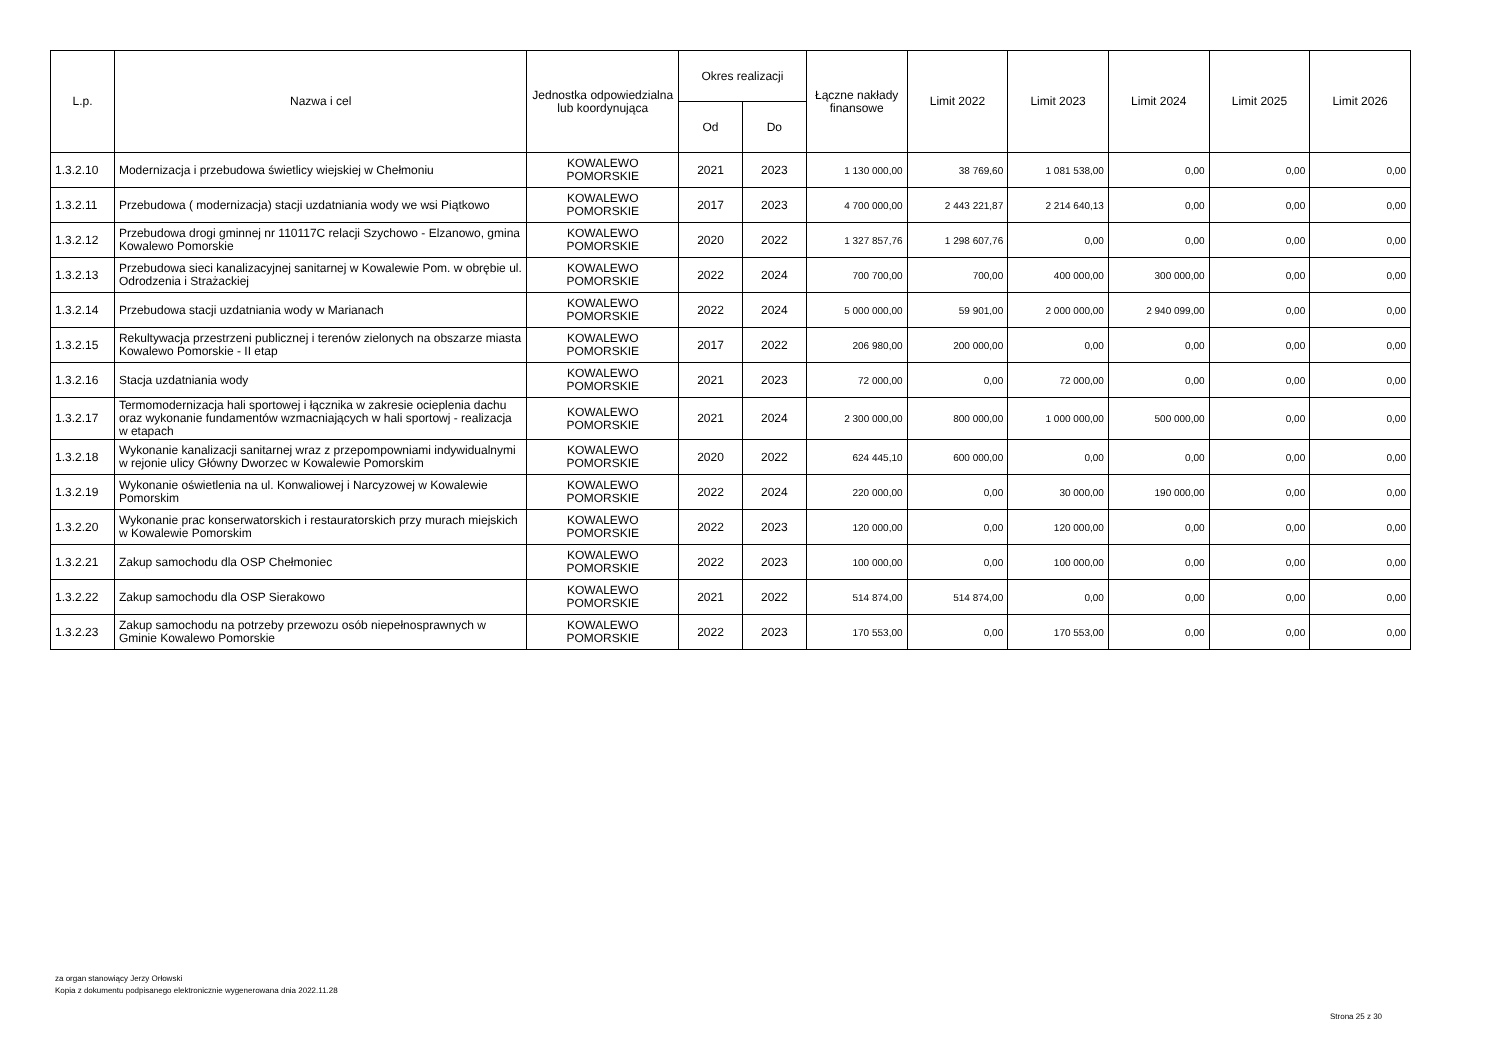| L.p. | Nazwa i cel | Jednostka odpowiedzialna lub koordynująca | Okres realizacji | | Łączne nakłady finansowe | Limit 2022 | Limit 2023 | Limit 2024 | Limit 2025 | Limit 2026 |
| --- | --- | --- | --- | --- | --- | --- | --- | --- | --- | --- |
| | | | Od | Do | | | | | | |
| 1.3.2.10 | Modernizacja i przebudowa świetlicy wiejskiej w Chełmoniu | KOWALEWO POMORSKIE | 2021 | 2023 | 1 130 000,00 | 38 769,60 | 1 081 538,00 | 0,00 | 0,00 | 0,00 |
| 1.3.2.11 | Przebudowa ( modernizacja) stacji uzdatniania wody we wsi Piątkowo | KOWALEWO POMORSKIE | 2017 | 2023 | 4 700 000,00 | 2 443 221,87 | 2 214 640,13 | 0,00 | 0,00 | 0,00 |
| 1.3.2.12 | Przebudowa drogi gminnej nr 110117C relacji Szychowo - Elzanowo, gmina Kowalewo Pomorskie | KOWALEWO POMORSKIE | 2020 | 2022 | 1 327 857,76 | 1 298 607,76 | 0,00 | 0,00 | 0,00 | 0,00 |
| 1.3.2.13 | Przebudowa sieci kanalizacyjnej sanitarnej w Kowalewie Pom. w obrębie ul. Odrodzenia i Strażackiej | KOWALEWO POMORSKIE | 2022 | 2024 | 700 700,00 | 700,00 | 400 000,00 | 300 000,00 | 0,00 | 0,00 |
| 1.3.2.14 | Przebudowa stacji uzdatniania wody w Marianach | KOWALEWO POMORSKIE | 2022 | 2024 | 5 000 000,00 | 59 901,00 | 2 000 000,00 | 2 940 099,00 | 0,00 | 0,00 |
| 1.3.2.15 | Rekultywacja przestrzeni publicznej i terenów zielonych na obszarze miasta Kowalewo Pomorskie - II etap | KOWALEWO POMORSKIE | 2017 | 2022 | 206 980,00 | 200 000,00 | 0,00 | 0,00 | 0,00 | 0,00 |
| 1.3.2.16 | Stacja uzdatniania wody | KOWALEWO POMORSKIE | 2021 | 2023 | 72 000,00 | 0,00 | 72 000,00 | 0,00 | 0,00 | 0,00 |
| 1.3.2.17 | Termomodernizacja hali sportowej i łącznika w zakresie ocieplenia dachu oraz wykonanie fundamentów wzmacniających w hali sportowj - realizacja w etapach | KOWALEWO POMORSKIE | 2021 | 2024 | 2 300 000,00 | 800 000,00 | 1 000 000,00 | 500 000,00 | 0,00 | 0,00 |
| 1.3.2.18 | Wykonanie kanalizacji sanitarnej wraz z przepompowniami indywidualnymi w rejonie ulicy Główny Dworzec w Kowalewie Pomorskim | KOWALEWO POMORSKIE | 2020 | 2022 | 624 445,10 | 600 000,00 | 0,00 | 0,00 | 0,00 | 0,00 |
| 1.3.2.19 | Wykonanie oświetlenia na ul. Konwaliowej i Narcyzowej w Kowalewie Pomorskim | KOWALEWO POMORSKIE | 2022 | 2024 | 220 000,00 | 0,00 | 30 000,00 | 190 000,00 | 0,00 | 0,00 |
| 1.3.2.20 | Wykonanie prac konserwatorskich i restauratorskich przy murach miejskich w Kowalewie Pomorskim | KOWALEWO POMORSKIE | 2022 | 2023 | 120 000,00 | 0,00 | 120 000,00 | 0,00 | 0,00 | 0,00 |
| 1.3.2.21 | Zakup samochodu dla OSP Chełmoniec | KOWALEWO POMORSKIE | 2022 | 2023 | 100 000,00 | 0,00 | 100 000,00 | 0,00 | 0,00 | 0,00 |
| 1.3.2.22 | Zakup samochodu dla OSP Sierakowo | KOWALEWO POMORSKIE | 2021 | 2022 | 514 874,00 | 514 874,00 | 0,00 | 0,00 | 0,00 | 0,00 |
| 1.3.2.23 | Zakup samochodu na potrzeby przewozu osób niepełnosprawnych w Gminie Kowalewo Pomorskie | KOWALEWO POMORSKIE | 2022 | 2023 | 170 553,00 | 0,00 | 170 553,00 | 0,00 | 0,00 | 0,00 |
za organ stanowiący Jerzy Orłowski
Kopia z dokumentu podpisanego elektronicznie wygenerowana dnia 2022.11.28
Strona 25 z 30